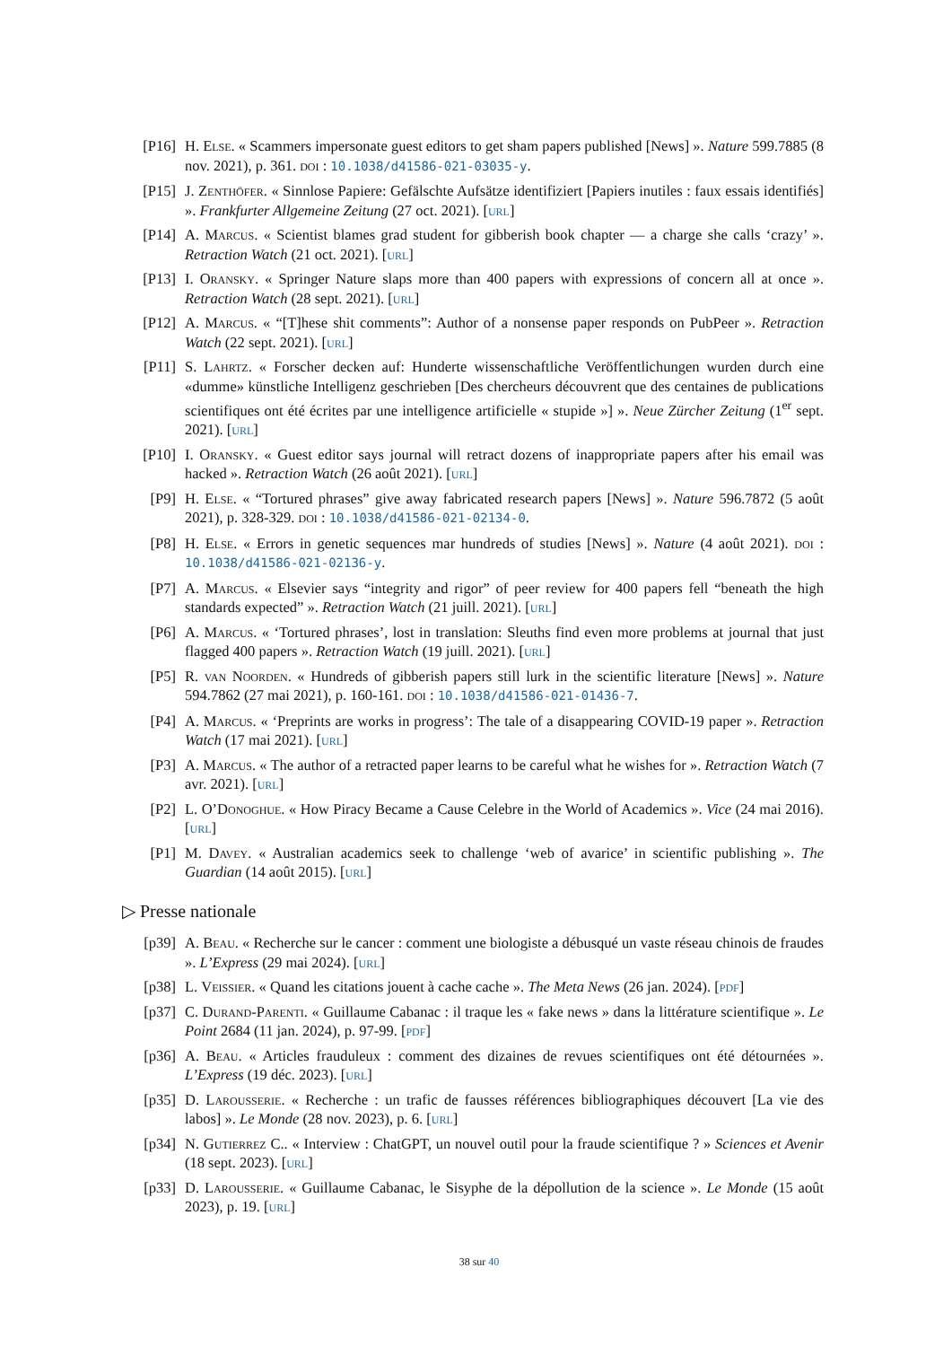[P16] H. Else. « Scammers impersonate guest editors to get sham papers published [News] ». Nature 599.7885 (8 nov. 2021), p. 361. doi : 10.1038/d41586-021-03035-y.
[P15] J. Zenthöfer. « Sinnlose Papiere: Gefälschte Aufsätze identifiziert [Papiers inutiles : faux essais identifiés] ». Frankfurter Allgemeine Zeitung (27 oct. 2021). [url]
[P14] A. Marcus. « Scientist blames grad student for gibberish book chapter — a charge she calls ‘crazy’ ». Retraction Watch (21 oct. 2021). [url]
[P13] I. Oransky. « Springer Nature slaps more than 400 papers with expressions of concern all at once ». Retraction Watch (28 sept. 2021). [url]
[P12] A. Marcus. « “[T]hese shit comments”: Author of a nonsense paper responds on PubPeer ». Retraction Watch (22 sept. 2021). [url]
[P11] S. Lahrtz. « Forscher decken auf: Hunderte wissenschaftliche Veröffentlichungen wurden durch eine «dumme» künstliche Intelligenz geschrieben [Des chercheurs découvrent que des centaines de publications scientifiques ont été écrites par une intelligence artificielle « stupide »] ». Neue Zürcher Zeitung (1<sup>er</sup> sept. 2021). [url]
[P10] I. Oransky. « Guest editor says journal will retract dozens of inappropriate papers after his email was hacked ». Retraction Watch (26 août 2021). [url]
[P9] H. Else. « “Tortured phrases” give away fabricated research papers [News] ». Nature 596.7872 (5 août 2021), p. 328-329. doi : 10.1038/d41586-021-02134-0.
[P8] H. Else. « Errors in genetic sequences mar hundreds of studies [News] ». Nature (4 août 2021). doi : 10.1038/d41586-021-02136-y.
[P7] A. Marcus. « Elsevier says “integrity and rigor” of peer review for 400 papers fell “beneath the high standards expected” ». Retraction Watch (21 juill. 2021). [url]
[P6] A. Marcus. « ‘Tortured phrases’, lost in translation: Sleuths find even more problems at journal that just flagged 400 papers ». Retraction Watch (19 juill. 2021). [url]
[P5] R. van Noorden. « Hundreds of gibberish papers still lurk in the scientific literature [News] ». Nature 594.7862 (27 mai 2021), p. 160-161. doi : 10.1038/d41586-021-01436-7.
[P4] A. Marcus. « ‘Preprints are works in progress’: The tale of a disappearing COVID-19 paper ». Retraction Watch (17 mai 2021). [url]
[P3] A. Marcus. « The author of a retracted paper learns to be careful what he wishes for ». Retraction Watch (7 avr. 2021). [url]
[P2] L. O’Donoghue. « How Piracy Became a Cause Celebre in the World of Academics ». Vice (24 mai 2016). [url]
[P1] M. Davey. « Australian academics seek to challenge ‘web of avarice’ in scientific publishing ». The Guardian (14 août 2015). [url]
▷ Presse nationale
[p39] A. Beau. « Recherche sur le cancer : comment une biologiste a débusqué un vaste réseau chinois de fraudes ». L’Express (29 mai 2024). [url]
[p38] L. Veissier. « Quand les citations jouent à cache cache ». The Meta News (26 jan. 2024). [pdf]
[p37] C. Durand-Parenti. « Guillaume Cabanac : il traque les « fake news » dans la littérature scientifique ». Le Point 2684 (11 jan. 2024), p. 97-99. [pdf]
[p36] A. Beau. « Articles frauduleux : comment des dizaines de revues scientifiques ont été détournées ». L’Express (19 déc. 2023). [url]
[p35] D. Larousserie. « Recherche : un trafic de fausses références bibliographiques découvert [La vie des labos] ». Le Monde (28 nov. 2023), p. 6. [url]
[p34] N. Gutierrez C.. « Interview : ChatGPT, un nouvel outil pour la fraude scientifique ? » Sciences et Avenir (18 sept. 2023). [url]
[p33] D. Larousserie. « Guillaume Cabanac, le Sisyphe de la dépollution de la science ». Le Monde (15 août 2023), p. 19. [url]
38 sur 40